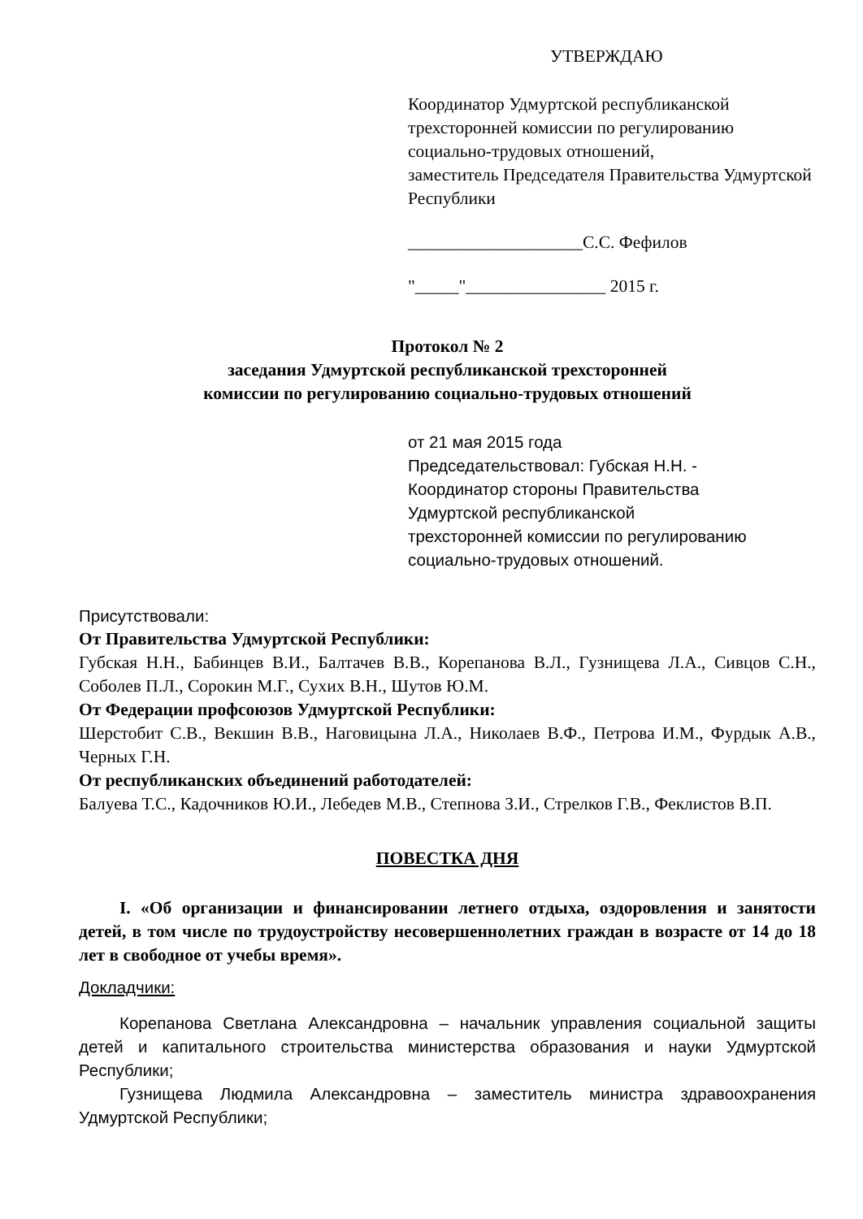УТВЕРЖДАЮ
Координатор Удмуртской республиканской трехсторонней комиссии по регулированию социально-трудовых отношений,
заместитель Председателя Правительства Удмуртской Республики
____________________С.С. Фефилов
"_____"________________ 2015 г.
Протокол № 2
заседания Удмуртской республиканской трехсторонней
комиссии по регулированию социально-трудовых отношений
от 21 мая 2015 года
Председательствовал: Губская Н.Н. -
Координатор стороны Правительства
Удмуртской республиканской
трехсторонней комиссии по регулированию
социально-трудовых отношений.
Присутствовали:
От Правительства Удмуртской Республики:
Губская Н.Н., Бабинцев В.И., Балтачев В.В., Корепанова В.Л., Гузнищева Л.А., Сивцов С.Н., Соболев П.Л., Сорокин М.Г., Сухих В.Н., Шутов Ю.М.
От Федерации профсоюзов Удмуртской Республики:
Шерстобит С.В., Векшин В.В., Наговицына Л.А., Николаев В.Ф., Петрова И.М., Фурдык А.В., Черных Г.Н.
От республиканских объединений работодателей:
Балуева Т.С., Кадочников Ю.И., Лебедев М.В., Степнова З.И., Стрелков Г.В., Феклистов В.П.
ПОВЕСТКА ДНЯ
I. «Об организации и финансировании летнего отдыха, оздоровления и занятости детей, в том числе по трудоустройству несовершеннолетних граждан в возрасте от 14 до 18 лет в свободное от учебы время».
Докладчики:
Корепанова Светлана Александровна – начальник управления социальной защиты детей и капитального строительства министерства образования и науки Удмуртской Республики;
Гузнищева Людмила Александровна – заместитель министра здравоохранения Удмуртской Республики;